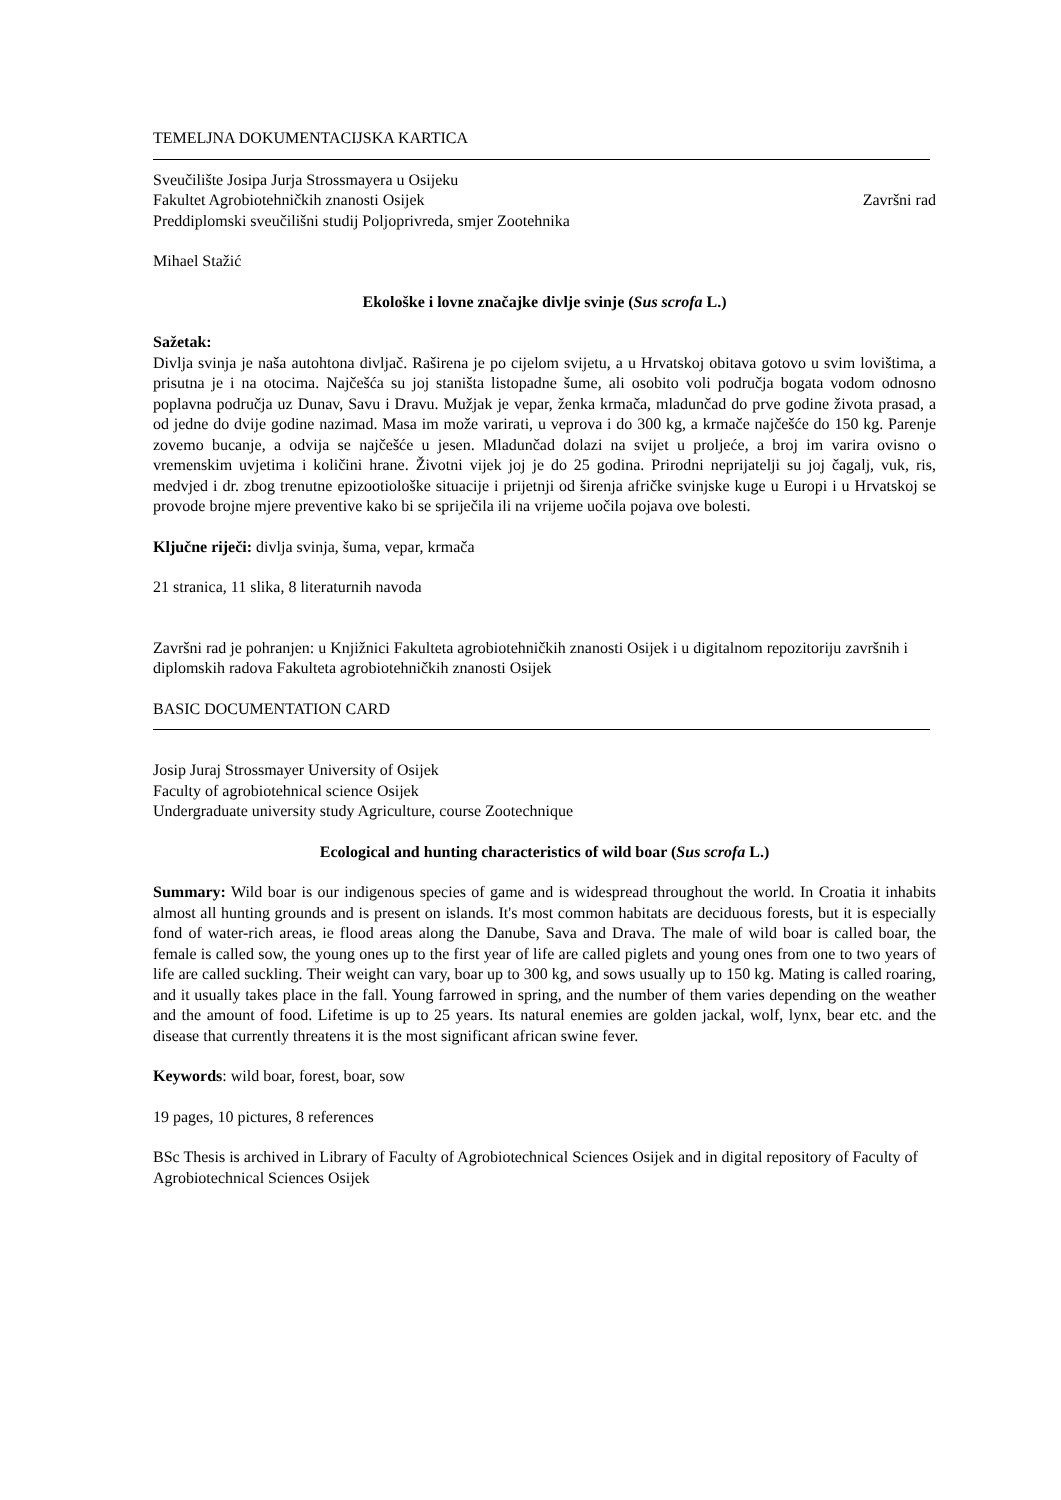TEMELJNA DOKUMENTACIJSKA KARTICA
Sveučilište Josipa Jurja Strossmayera u Osijeku
Fakultet Agrobiotehničkih znanosti Osijek Završni rad
Preddiplomski sveučilišni studij Poljoprivreda, smjer Zootehnika
Mihael Stažić
Ekološke i lovne značajke divlje svinje (Sus scrofa L.)
Sažetak:
Divlja svinja je naša autohtona divljač. Raširena je po cijelom svijetu, a u Hrvatskoj obitava gotovo u svim lovištima, a prisutna je i na otocima. Najčešća su joj staništa listopadne šume, ali osobito voli područja bogata vodom odnosno poplavna područja uz Dunav, Savu i Dravu. Mužjak je vepar, ženka krmača, mladunčad do prve godine života prasad, a od jedne do dvije godine nazimad. Masa im može varirati, u veprova i do 300 kg, a krmače najčešće do 150 kg. Parenje zovemo bucanje, a odvija se najčešće u jesen. Mladunčad dolazi na svijet u proljeće, a broj im varira ovisno o vremenskim uvjetima i količini hrane. Životni vijek joj je do 25 godina. Prirodni neprijatelji su joj čagalj, vuk, ris, medvjed i dr. zbog trenutne epizootiološke situacije i prijetnji od širenja afričke svinjske kuge u Europi i u Hrvatskoj se provode brojne mjere preventive kako bi se spriječila ili na vrijeme uočila pojava ove bolesti.
Ključne riječi: divlja svinja, šuma, vepar, krmača
21 stranica, 11 slika, 8 literaturnih navoda
Završni rad je pohranjen: u Knjižnici Fakulteta agrobiotehničkih znanosti Osijek i u digitalnom repozitoriju završnih i diplomskih radova Fakulteta agrobiotehničkih znanosti Osijek
BASIC DOCUMENTATION CARD
Josip Juraj Strossmayer University of Osijek
Faculty of agrobiotehnical science Osijek
Undergraduate university study Agriculture, course Zootechnique
Ecological and hunting characteristics of wild boar (Sus scrofa L.)
Summary: Wild boar is our indigenous species of game and is widespread throughout the world. In Croatia it inhabits almost all hunting grounds and is present on islands. It's most common habitats are deciduous forests, but it is especially fond of water-rich areas, ie flood areas along the Danube, Sava and Drava. The male of wild boar is called boar, the female is called sow, the young ones up to the first year of life are called piglets and young ones from one to two years of life are called suckling. Their weight can vary, boar up to 300 kg, and sows usually up to 150 kg. Mating is called roaring, and it usually takes place in the fall. Young farrowed in spring, and the number of them varies depending on the weather and the amount of food. Lifetime is up to 25 years. Its natural enemies are golden jackal, wolf, lynx, bear etc. and the disease that currently threatens it is the most significant african swine fever.
Keywords: wild boar, forest, boar, sow
19 pages, 10 pictures, 8 references
BSc Thesis is archived in Library of Faculty of Agrobiotechnical Sciences Osijek and in digital repository of Faculty of Agrobiotechnical Sciences Osijek